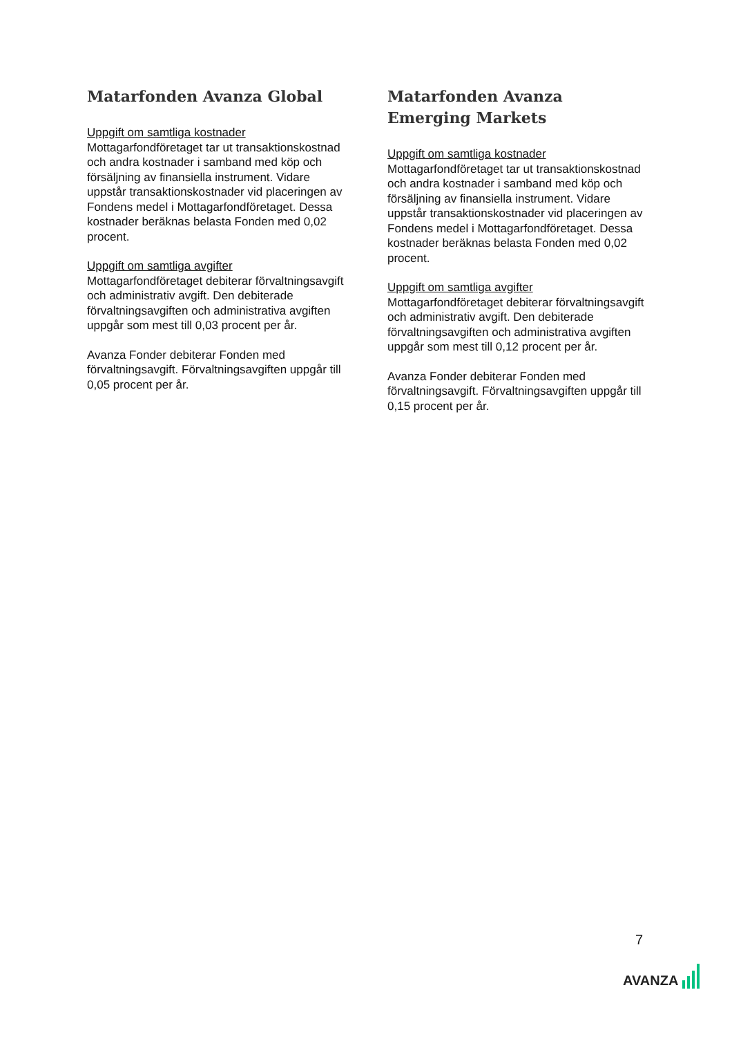Matarfonden Avanza Global
Uppgift om samtliga kostnader
Mottagarfondföretaget tar ut transaktionskostnad och andra kostnader i samband med köp och försäljning av finansiella instrument. Vidare uppstår transaktionskostnader vid placeringen av Fondens medel i Mottagarfondföretaget. Dessa kostnader beräknas belasta Fonden med 0,02 procent.
Uppgift om samtliga avgifter
Mottagarfondföretaget debiterar förvaltningsavgift och administrativ avgift. Den debiterade förvaltningsavgiften och administrativa avgiften uppgår som mest till 0,03 procent per år.
Avanza Fonder debiterar Fonden med förvaltningsavgift. Förvaltningsavgiften uppgår till 0,05 procent per år.
Matarfonden Avanza Emerging Markets
Uppgift om samtliga kostnader
Mottagarfondföretaget tar ut transaktionskostnad och andra kostnader i samband med köp och försäljning av finansiella instrument. Vidare uppstår transaktionskostnader vid placeringen av Fondens medel i Mottagarfondföretaget. Dessa kostnader beräknas belasta Fonden med 0,02 procent.
Uppgift om samtliga avgifter
Mottagarfondföretaget debiterar förvaltningsavgift och administrativ avgift. Den debiterade förvaltningsavgiften och administrativa avgiften uppgår som mest till 0,12 procent per år.
Avanza Fonder debiterar Fonden med förvaltningsavgift. Förvaltningsavgiften uppgår till 0,15 procent per år.
7
AVANZA